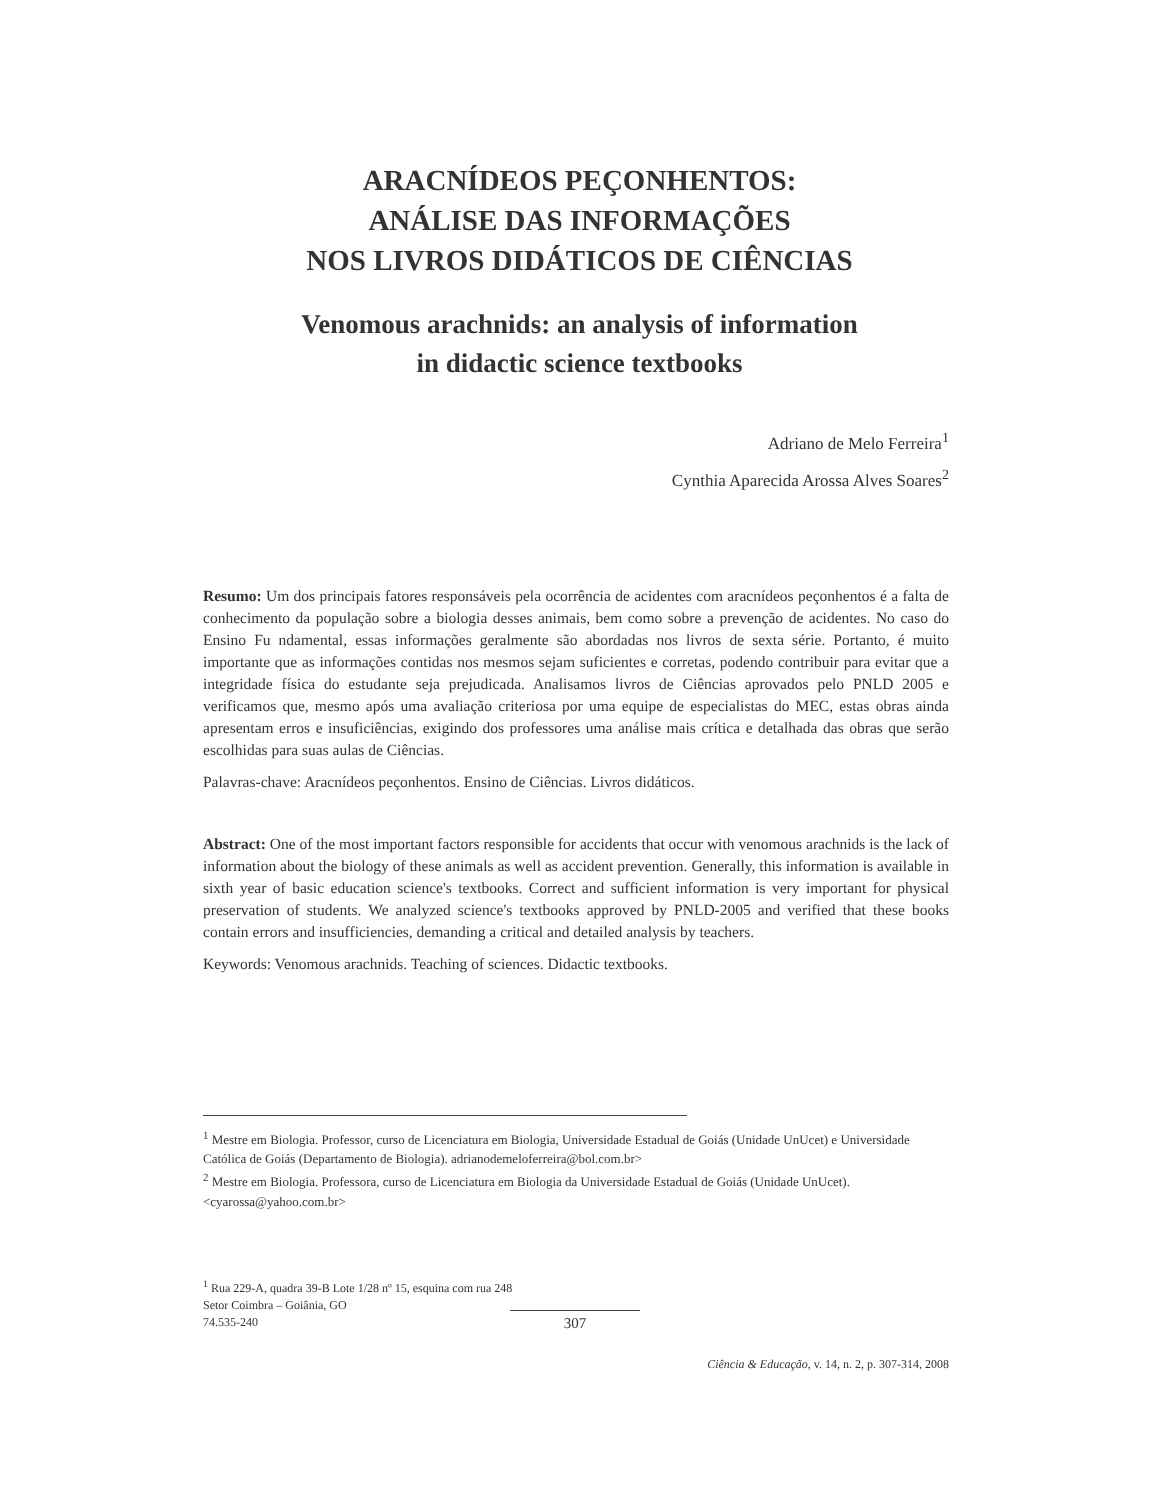ARACNÍDEOS PEÇONHENTOS:
ANÁLISE DAS INFORMAÇÕES
NOS LIVROS DIDÁTICOS DE CIÊNCIAS
Venomous arachnids: an analysis of information
in didactic science textbooks
Adriano de Melo Ferreira<sup>1</sup>
Cynthia Aparecida Arossa Alves Soares<sup>2</sup>
Resumo: Um dos principais fatores responsáveis pela ocorrência de acidentes com aracnídeos peçonhentos é a falta de conhecimento da população sobre a biologia desses animais, bem como sobre a prevenção de acidentes. No caso do Ensino Fu ndamental, essas informações geralmente são abordadas nos livros de sexta série. Portanto, é muito importante que as informações contidas nos mesmos sejam suficientes e corretas, podendo contribuir para evitar que a integridade física do estudante seja prejudicada. Analisamos livros de Ciências aprovados pelo PNLD 2005 e verificamos que, mesmo após uma avaliação criteriosa por uma equipe de especialistas do MEC, estas obras ainda apresentam erros e insuficiências, exigindo dos professores uma análise mais crítica e detalhada das obras que serão escolhidas para suas aulas de Ciências.
Palavras-chave: Aracnídeos peçonhentos. Ensino de Ciências. Livros didáticos.
Abstract: One of the most important factors responsible for accidents that occur with venomous arachnids is the lack of information about the biology of these animals as well as accident prevention. Generally, this information is available in sixth year of basic education science's textbooks. Correct and sufficient information is very important for physical preservation of students. We analyzed science's textbooks approved by PNLD-2005 and verified that these books contain errors and insufficiencies, demanding a critical and detailed analysis by teachers.
Keywords: Venomous arachnids. Teaching of sciences. Didactic textbooks.
<sup>1</sup> Mestre em Biologia. Professor, curso de Licenciatura em Biologia, Universidade Estadual de Goiás (Unidade UnUcet) e Universidade Católica de Goiás (Departamento de Biologia). adrianodemeloferreira@bol.com.br>
<sup>2</sup> Mestre em Biologia. Professora, curso de Licenciatura em Biologia da Universidade Estadual de Goiás (Unidade UnUcet). <cyarossa@yahoo.com.br>
<sup>1</sup> Rua 229-A, quadra 39-B Lote 1/28 nº 15, esquina com rua 248
Setor Coimbra – Goiânia, GO
74.535-240
307
Ciência & Educação, v. 14, n. 2, p. 307-314, 2008